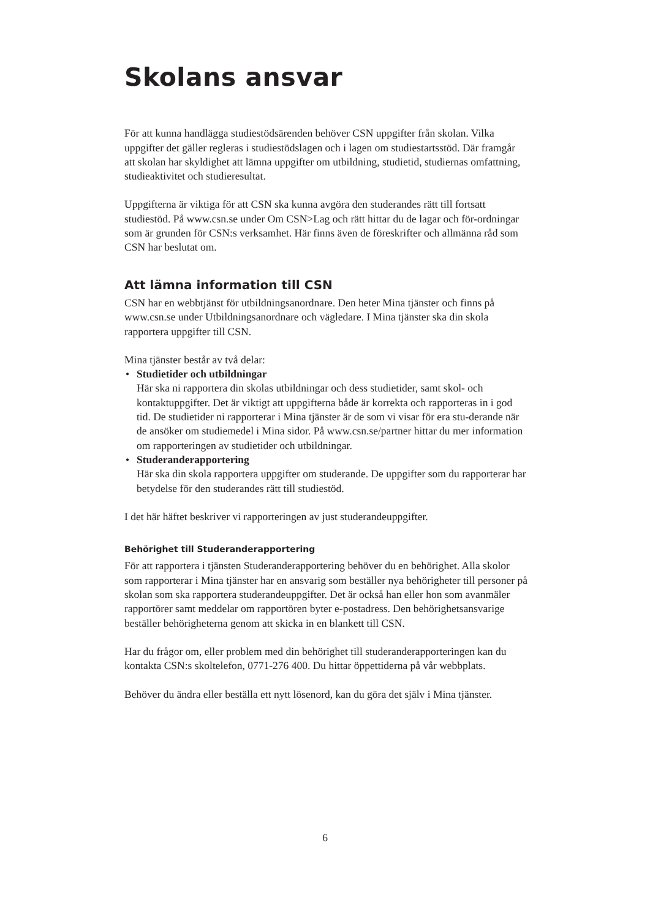Skolans ansvar
För att kunna handlägga studiestödsärenden behöver CSN uppgifter från skolan. Vilka uppgifter det gäller regleras i studiestödslagen och i lagen om studiestartsstöd. Där framgår att skolan har skyldighet att lämna uppgifter om utbildning, studietid, studiernas omfattning, studieaktivitet och studieresultat.
Uppgifterna är viktiga för att CSN ska kunna avgöra den studerandes rätt till fortsatt studiestöd. På www.csn.se under Om CSN>Lag och rätt hittar du de lagar och för-ordningar som är grunden för CSN:s verksamhet. Här finns även de föreskrifter och allmänna råd som CSN har beslutat om.
Att lämna information till CSN
CSN har en webbtjänst för utbildningsanordnare. Den heter Mina tjänster och finns på www.csn.se under Utbildningsanordnare och vägledare. I Mina tjänster ska din skola rapportera uppgifter till CSN.
Mina tjänster består av två delar:
• Studietider och utbildningar
Här ska ni rapportera din skolas utbildningar och dess studietider, samt skol- och kontaktuppgifter. Det är viktigt att uppgifterna både är korrekta och rapporteras in i god tid. De studietider ni rapporterar i Mina tjänster är de som vi visar för era stu-derande när de ansöker om studiemedel i Mina sidor. På www.csn.se/partner hittar du mer information om rapporteringen av studietider och utbildningar.
• Studeranderapportering
Här ska din skola rapportera uppgifter om studerande. De uppgifter som du rapporterar har betydelse för den studerandes rätt till studiestöd.
I det här häftet beskriver vi rapporteringen av just studerandeuppgifter.
Behörighet till Studeranderapportering
För att rapportera i tjänsten Studeranderapportering behöver du en behörighet. Alla skolor som rapporterar i Mina tjänster har en ansvarig som beställer nya behörigheter till personer på skolan som ska rapportera studerandeuppgifter. Det är också han eller hon som avanmäler rapportörer samt meddelar om rapportören byter e-postadress. Den behörighetsansvarige beställer behörigheterna genom att skicka in en blankett till CSN.
Har du frågor om, eller problem med din behörighet till studeranderapporteringen kan du kontakta CSN:s skoltelefon, 0771-276 400. Du hittar öppettiderna på vår webbplats.
Behöver du ändra eller beställa ett nytt lösenord, kan du göra det själv i Mina tjänster.
6